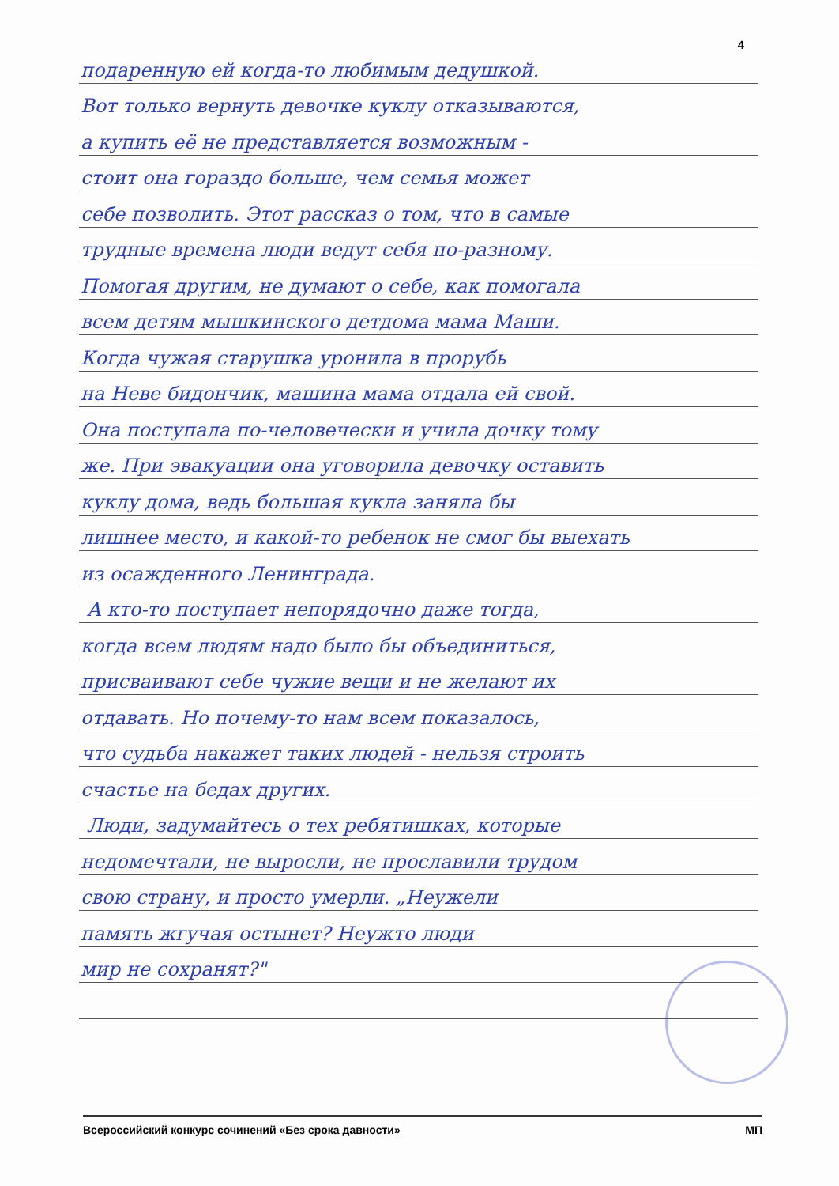4
подаренную ей когда-то любимым дедушкой.
Вот только вернуть девочке куклу отказываются,
а купить её не представляется возможным -
стоит она гораздо больше, чем семья может
себе позволить. Этот рассказ о том, что в самые
трудные времена люди ведут себя по-разному.
Помогая другим, не думают о себе, как помогала
всем детям мышкинского детдома мама Маши.
Когда чужая старушка уронила в прорубь
на Неве бидончик, машина мама отдала ей свой.
Она поступала по-человечески и учила дочку тому
же. При эвакуации она уговорила девочку оставить
куклу дома, ведь большая кукла заняла бы
лишнее место, и какой-то ребенок не смог бы выехать
из осажденного Ленинграда.
А кто-то поступает непорядочно даже тогда,
когда всем людям надо было бы объединиться,
присваивают себе чужие вещи и не желают их
отдавать. Но почему-то нам всем показалось,
что судьба накажет таких людей - нельзя строить
счастье на бедах других.
Люди, задумайтесь о тех ребятишках, которые
недомечтали, не выросли, не прославили трудом
свою страну, и просто умерли. „Неужели
память жгучая остынет? Неужто люди
мир не сохранят?"
Всероссийский конкурс сочинений «Без срока давности» МП